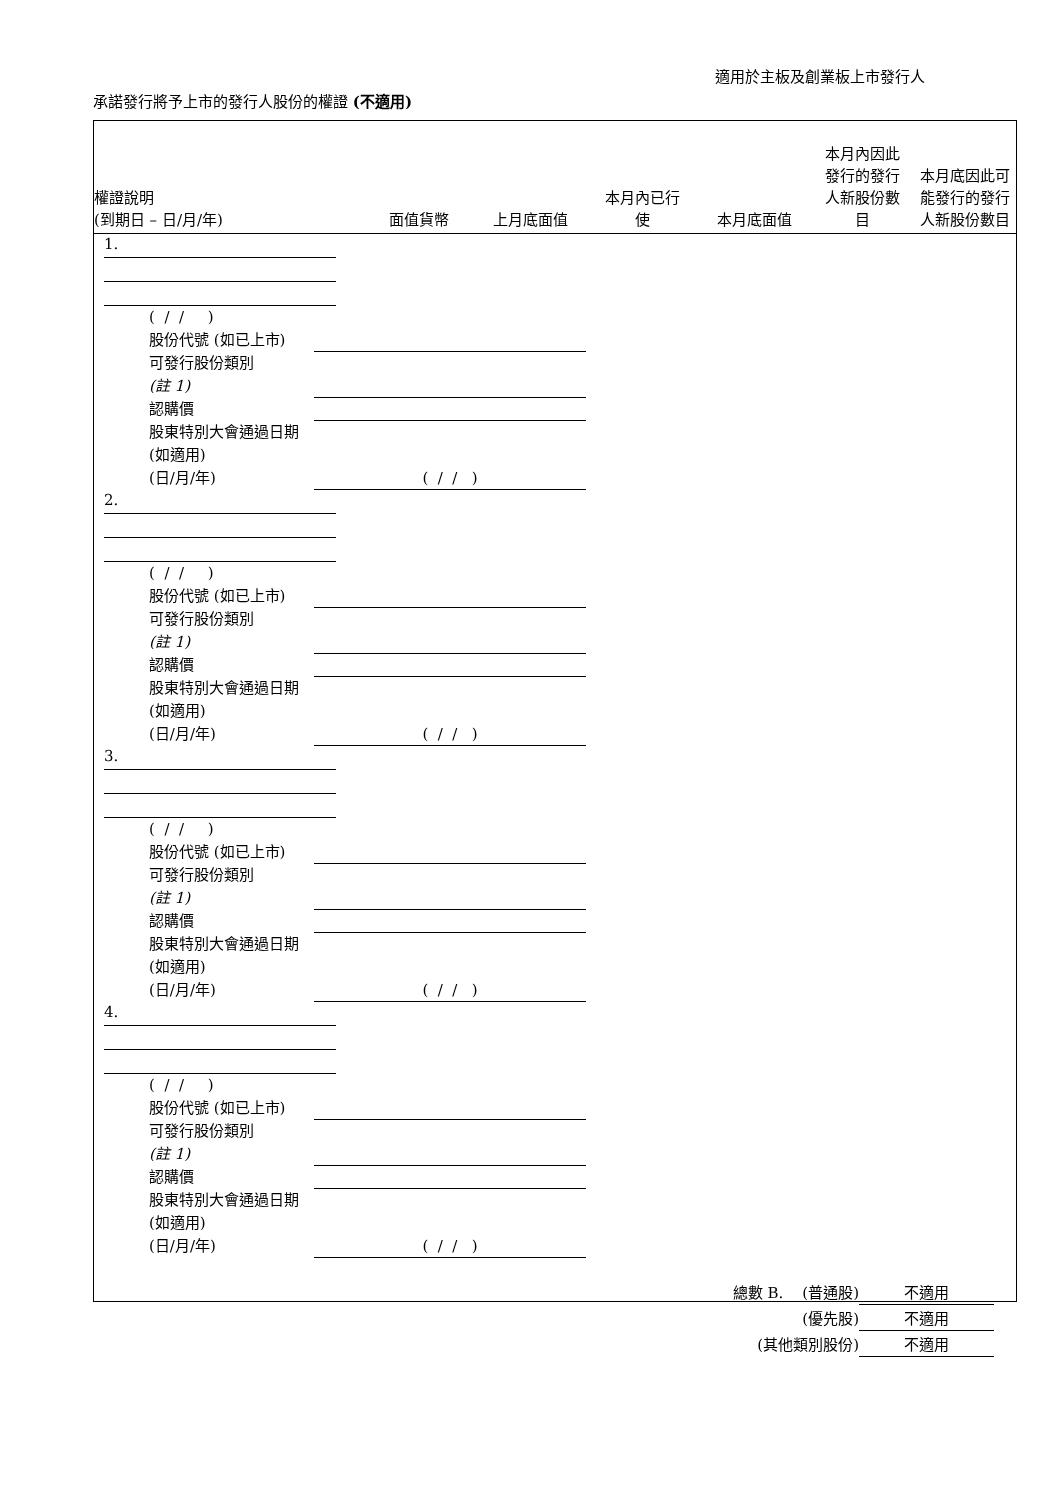適用於主板及創業板上市發行人
承諾發行將予上市的發行人股份的權證 (不適用)
權證說明
(到期日 – 日/月/年)
面值貨幣
上月底面值
本月內已行
使
本月底面值
本月內因此
發行的發行
人新股份數
目
本月底因此可
能發行的發行
人新股份數目
1.
( / / )
股份代號 (如已上市)
可發行股份類別
(註 1)
認購價
股東特別大會通過日期 (如適用)
(日/月/年)
( / / )
2.
( / / )
股份代號 (如已上市)
可發行股份類別
(註 1)
認購價
股東特別大會通過日期 (如適用)
(日/月/年)
( / / )
3.
( / / )
股份代號 (如已上市)
可發行股份類別
(註 1)
認購價
股東特別大會通過日期 (如適用)
(日/月/年)
( / / )
4.
( / / )
股份代號 (如已上市)
可發行股份類別
(註 1)
認購價
股東特別大會通過日期 (如適用)
(日/月/年)
( / / )
總數 B. (普通股) 不適用
(優先股) 不適用
(其他類別股份) 不適用